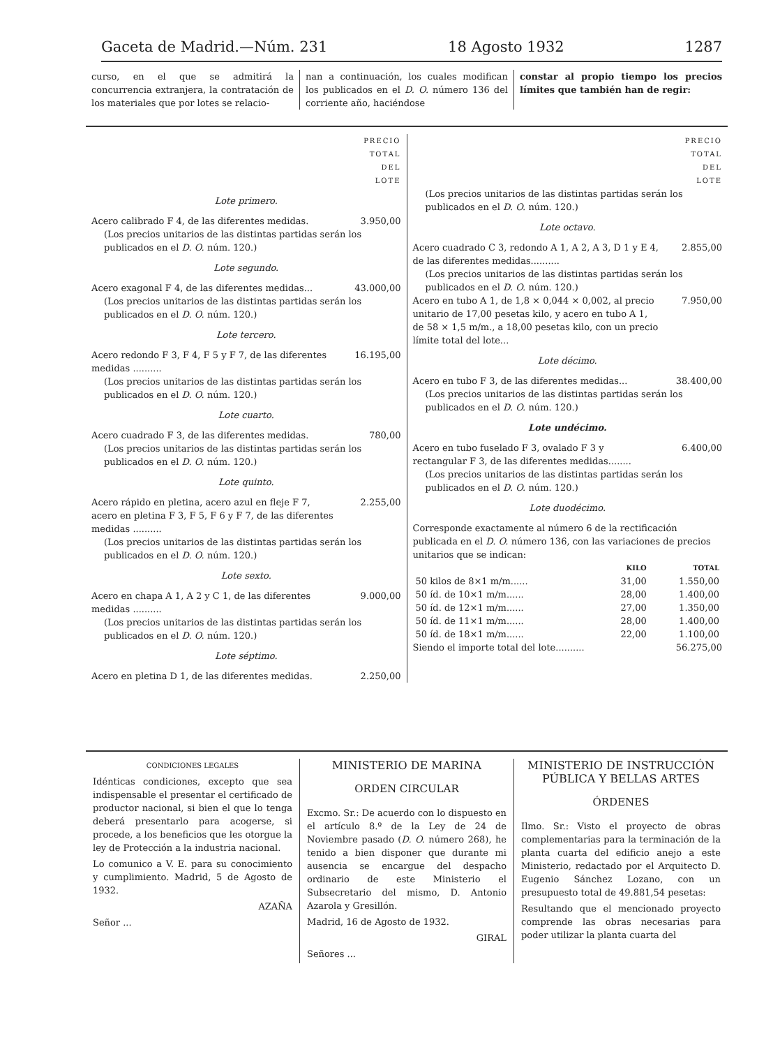Gaceta de Madrid.—Núm. 231 18 Agosto 1932 1287
curso, en el que se admitirá la concurrencia extranjera, la contratación de los materiales que por lotes se relacio-
nan a continuación, los cuales modifican los publicados en el D. O. número 136 del corriente año, haciéndose
constar al propio tiempo los precios límites que también han de regir:
PRECIO
TOTAL
DEL
LOTE
Lote primero.
Acero calibrado F 4, de las diferentes medidas. 3.950,00
(Los precios unitarios de las distintas partidas serán los publicados en el D. O. núm. 120.)
Lote segundo.
Acero exagonal F 4, de las diferentes medidas... 43.000,00
(Los precios unitarios de las distintas partidas serán los publicados en el D. O. núm. 120.)
Lote tercero.
Acero redondo F 3, F 4, F 5 y F 7, de las diferentes medidas .......... 16.195,00
(Los precios unitarios de las distintas partidas serán los publicados en el D. O. núm. 120.)
Lote cuarto.
Acero cuadrado F 3, de las diferentes medidas. 780,00
(Los precios unitarios de las distintas partidas serán los publicados en el D. O. núm. 120.)
Lote quinto.
Acero rápido en pletina, acero azul en fleje F 7, acero en pletina F 3, F 5, F 6 y F 7, de las diferentes medidas .......... 2.255,00
(Los precios unitarios de las distintas partidas serán los publicados en el D. O. núm. 120.)
Lote sexto.
Acero en chapa A 1, A 2 y C 1, de las diferentes medidas .......... 9.000,00
(Los precios unitarios de las distintas partidas serán los publicados en el D. O. núm. 120.)
Lote séptimo.
Acero en pletina D 1, de las diferentes medidas. 2.250,00
PRECIO
TOTAL
DEL
LOTE
(Los precios unitarios de las distintas partidas serán los publicados en el D. O. núm. 120.)
Lote octavo.
Acero cuadrado C 3, redondo A 1, A 2, A 3, D 1 y E 4, de las diferentes medidas.......... 2.855,00
(Los precios unitarios de las distintas partidas serán los publicados en el D. O. núm. 120.)
Acero en tubo A 1, de 1,8 × 0,044 × 0,002, al precio unitario de 17,00 pesetas kilo, y acero en tubo A 1, de 58 × 1,5 m/m., a 18,00 pesetas kilo, con un precio límite total del lote... 7.950,00
Lote décimo.
Acero en tubo F 3, de las diferentes medidas... 38.400,00
(Los precios unitarios de las distintas partidas serán los publicados en el D. O. núm. 120.)
Lote undécimo.
Acero en tubo fuselado F 3, ovalado F 3 y rectangular F 3, de las diferentes medidas........ 6.400,00
(Los precios unitarios de las distintas partidas serán los publicados en el D. O. núm. 120.)
Lote duodécimo.
Corresponde exactamente al número 6 de la rectificación publicada en el D. O. número 136, con las variaciones de precios unitarios que se indican:
| | KILO | TOTAL |
| --- | --- | --- |
| 50 kilos de 8×1 m/m...... | 31,00 | 1.550,00 |
| 50 íd. de 10×1 m/m...... | 28,00 | 1.400,00 |
| 50 íd. de 12×1 m/m...... | 27,00 | 1.350,00 |
| 50 íd. de 11×1 m/m...... | 28,00 | 1.400,00 |
| 50 íd. de 18×1 m/m...... | 22,00 | 1.100,00 |
Siendo el importe total del lote.......... 56.275,00
CONDICIONES LEGALES
Idénticas condiciones, excepto que sea indispensable el presentar el certificado de productor nacional, si bien el que lo tenga deberá presentarlo para acogerse, si procede, a los beneficios que les otorgue la ley de Protección a la industria nacional.
Lo comunico a V. E. para su conocimiento y cumplimiento. Madrid, 5 de Agosto de 1932.
AZAÑA
Señor ...
MINISTERIO DE MARINA
ORDEN CIRCULAR
Excmo. Sr.: De acuerdo con lo dispuesto en el artículo 8.º de la Ley de 24 de Noviembre pasado (D. O. número 268), he tenido a bien disponer que durante mi ausencia se encargue del despacho ordinario de este Ministerio el Subsecretario del mismo, D. Antonio Azarola y Gresillón.
Madrid, 16 de Agosto de 1932.
GIRAL
Señores ...
MINISTERIO DE INSTRUCCIÓN PÚBLICA Y BELLAS ARTES
ÓRDENES
Ilmo. Sr.: Visto el proyecto de obras complementarias para la terminación de la planta cuarta del edificio anejo a este Ministerio, redactado por el Arquitecto D. Eugenio Sánchez Lozano, con un presupuesto total de 49.881,54 pesetas:
Resultando que el mencionado proyecto comprende las obras necesarias para poder utilizar la planta cuarta del